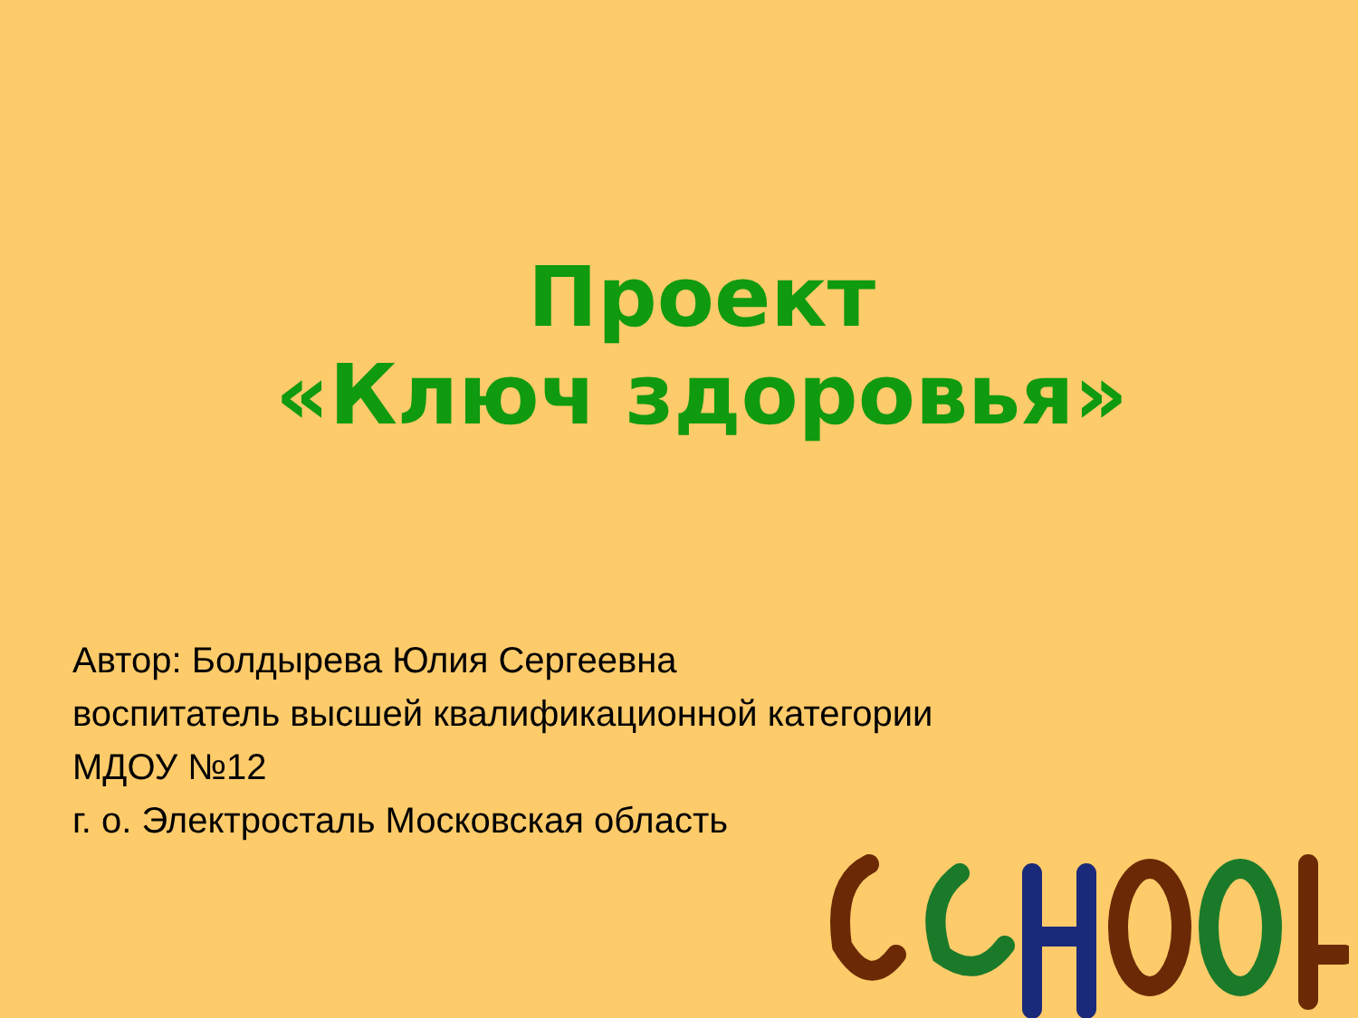Проект
«Ключ здоровья»
Автор: Болдырева Юлия Сергеевна
воспитатель высшей квалификационной категории
МДОУ №12
г. о. Электросталь Московская область